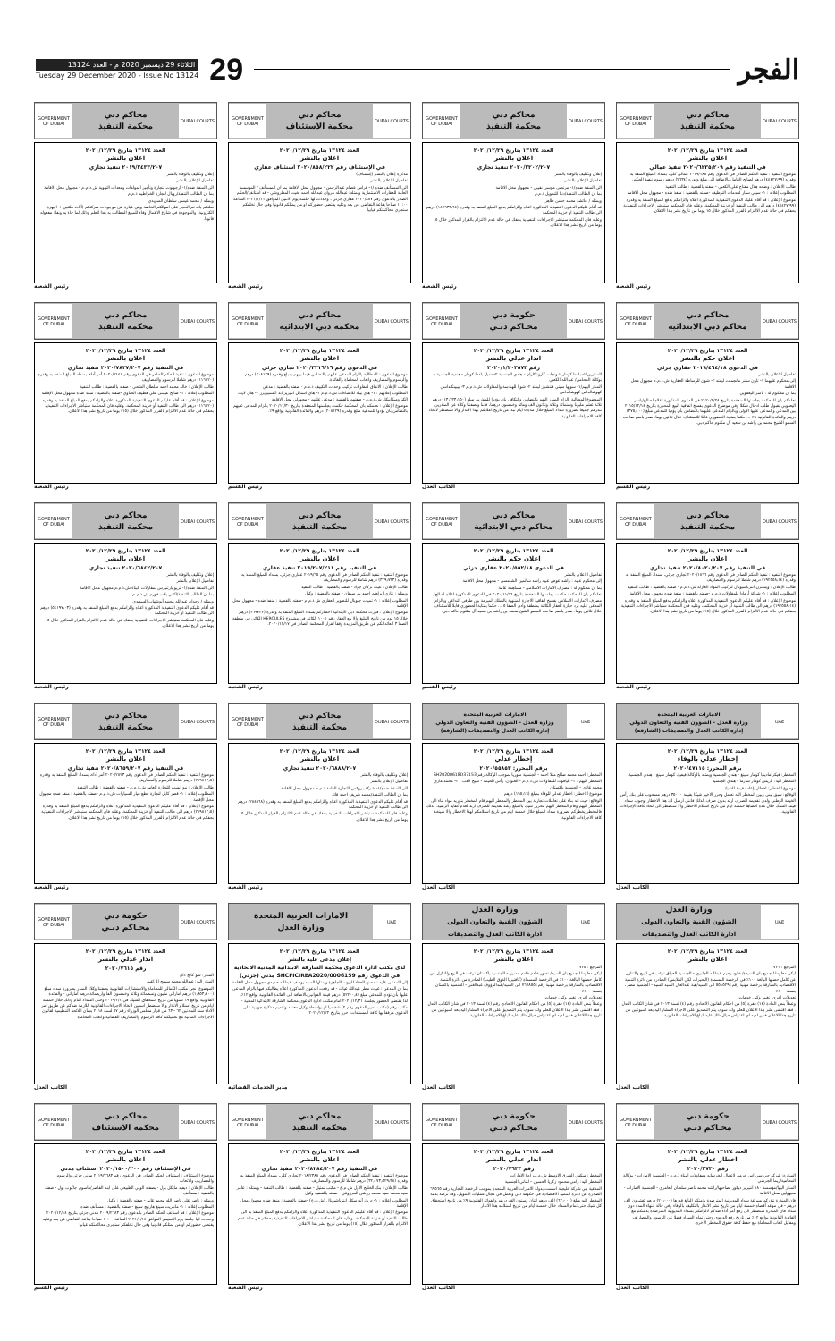الثلاثاء 29 ديسمبر 2020 م - العدد 13124
Tuesday 29 December 2020 - Issue No 13124
29 الفجر
DUBAI COURTS
محاكم دبي
محكمة التنفيذ
GOVERNMENT OF DUBAI
العدد ١٣١٢٤ بتاريخ ٢٠٢٠/١٢/٢٩
اعلان بالنشر
في التنفيذ رقم ٢٠٢٠/٦٢٣٥/٢٠٩ تنفيذ عمالي
موضوع التنفيذ : تنفيذ الحكم الصادر في الدعوى رقم ٢٠١٩/١٨٥ عمالي كلي، بسداد المبلغ المنفذ به وقدره (٤٤٤٢٧٫٩٩) درهم لصالح العامل بالاضافة الى مبلغ وقدره (٢٦٣٤) درهم رسوم تنفيذ الحكم.
طالب الاعلان : وضحه هلال مفتاح علي الكعبي - صفته بالقضية : طالب التنفيذ
المطلوب إعلانه : ١- سيتي ستار لخدمات التوظيف -صفته بالقضية : منفذ ضده - مجهول محل الاقامة
موضوع الإعلان : قد أقام عليك الدعوى التنفيذية المذكورة اعلاه والزامكم بدفع المبلغ المنفذ به وقدره (٤٤٤٢٧٫٩٩) درهم الى طالب التنفيذ أو خزينة المحكمة، وعليه فان المحكمة ستباشر الاجراءات التنفيذية بحقكم في حالة عدم الالتزام بالقرار المذكور خلال ١٥ يوما من تاريخ نشر هذا الاعلان.
رئيس الشعبة
DUBAI COURTS
محاكم دبي
محكمة التنفيذ
GOVERNMENT OF DUBAI
العدد ١٣١٢٤ بتاريخ ٢٠٢٠/١٢/٢٩
اعلان بالنشر
٢٠٢٠/٢٢٠٢/٢٠٧ تنفيذ تجاري
إعلان وتكليف بالوفاء بالنشر
تفاصيل الإعلان بالنشر
الى المنفذ ضده/١- مرتضى موسى نقيبي - مجهول محل الاقامة
بما ان الطالب التنفيذ/دنيا للتمويل ذ.م.م
ويمثله / عائشة محمد حسن طاهر
قد أقام عليكم الدعوى التنفيذية المذكورة اعلاه والزامكم بدفع المبلغ المنفذ به وقدره (١٤٧٦٣٣٫٦٤) درهم الى طالب التنفيذ او خزينة المحكمة
وعليه فان المحكمة ستباشر الاجراءات التنفيذية بحقك في حالة عدم الالتزام بالقرار المذكور خلال ١٥ يوما من تاريخ نشر هذا الاعلان.
رئيس الشعبة
DUBAI COURTS
محاكم دبي
محكمة الاستئناف
GOVERNMENT OF DUBAI
العدد ١٣١٢٤ بتاريخ ٢٠٢٠/١٢/٢٩
اعلان بالنشر
في الإستئناف رقم ٢٠٢٠/٨٥٨/٢٢٢ استئناف عقاري
مذكرة إعلان بالنشر (إستئناف)
تفاصيل الاعلان بالنشر
الى المستأنف ضده /١- فراس عصام عبدالرحمن - مجهول محل الاقامة بما ان المستأنف / المؤسسة العامة للعقارات الاستثمارية ويمثله: عبدالله مروان عبدالله احمد بخيت المطروشي - قد استأنف/الحكم الصادر بالدعوى رقم ٢٠٢٠/٨٨٧ عقاري جزئي ، وحددت لها جلسه يوم الاثنين الموافق ٢٠٢١/١/١١ الساعة ١٠:٠٠ صباحا بقاعة التقاضي عن بعد وعليه يقتضي حضوركم او من يمثلكم قانونيا وفي حال تخلفكم ستجري محاكمتكم غيابيا
رئيس الشعبة
DUBAI COURTS
محاكم دبي
محكمة التنفيذ
GOVERNMENT OF DUBAI
العدد ١٣١٢٤ بتاريخ ٢٠٢٠/١٢/٢٩
اعلان بالنشر
٢٠١٩/٢٤٣٣/٢٠٧ تنفيذ تجاري
إعلان وتكليف بالوفاء بالنشر
تفاصيل الإعلان بالنشر
الى المنفذ ضده/١- ارجونوت لتجارة وتأجير المولدات ومعدات التهوية ش.ذ.م.م - مجهول محل الاقامة
بما ان الطالب التنفيذ/رويال لتجارة الخراطيم ذ.م.م
ويمثله / محمد عيسى سلطان السويدي
نعلنكم بانه تم الحجز على اموالكم الخاصة وهي عبارة عن موجودات شركتكم (أثاث مكتبي + اجهزة الكترونية) والموجودة في شارع الاعمال وفاء للمبلغ المطالب به هذا للعلم وذلك لما جاء به ونفاذ مفعوله قانونا.
رئيس الشعبة
DUBAI COURTS
محاكم دبي
محاكم دبي الابتدائية
GOVERNMENT OF DUBAI
العدد ١٣١٢٤ بتاريخ ٢٠٢٠/١٢/٢٩
اعلان حكم بالنشر
في الدعوى ٢٠١٩/٤٦٤/١٨ عقاري جزئي
تفاصيل الاعلان بالنشر
إلى محكوم عليهما ١- تاون سنتر مانجمنت ليمتد ٢- شون للوساطة العقارية ش.ذ.م.م مجهول محل الاقامة
بما ان محكوم له : ياسر اليعقوبي
نعلمكم بان المحكمة بجلستها المنعقدة بتاريخ ٢٠٢٠/٩/٢٨ في الدعوى المذكورة اعلاه لصالح/ياسر اليعقوبي بقبول طلب ادخال شكلا وفي موضوع الدعوى بفسخ اتفاقية البيع المحررة بتاريخ ٢٠١٥/١٢/١٤ بين المدعي والمدعى عليها الاولى وبالزام المدعى عليهما بالتضامن بأن يؤديا للمدعي مبلغ (٣٧٥٫٠٠٠) درهم والفائدة القانونية ٩٪ ... حكما بمثابة الحضوري قابلا للاستئناف خلال ثلاثين يوما. صدر باسم صاحب السمو الشيخ محمد بن راشد بن سعيد آل مكتوم حاكم دبي.
رئيس القسم
DUBAI COURTS
حكومة دبي
محـاكم دبـي
GOVERNMENT OF DUBAI
العدد ١٣١٢٤ بتاريخ ٢٠٢٠/١٢/٢٩
انذار عدلي بالنشر
رقم ٢٠٢٠/١/٢٠٣٥٧٣
المنذرين/١- بادما كومار شونجات كاروناكاران - هندي الجنسية ٢- دميل بادما كومار - هندية الجنسية - بوكالة المحامي/ عبدالله الكعبي
المنذر اليهم/١- سوبها سيتي فنتشرز ليمتد ٢- شوبا للهندسة والمقاولات ش.ذ.م.م ٣- بيبيتكنداسن كهوشالداس كهوشالداس
الموضوع/المطالبة بالزام المنذر اليهم بالتضامن والتكافل بان يؤدوا للمنذرين مبلغ (١٣٫٦٣٣٫١٥٠) درهم ثلاثة عشر مليونا وستمائة وثلاثة وثلاثون الف ومائة وخمسون درهما، فاننا وبصفتنا وكلاء عن المنذرين ننذركم جميعا بضرورة سداد المبلغ خلال مدة ٥ ايام تبدأ من تاريخ اعلانكم بهذا الانذار والا سنضطر لاتخاذ كافة الاجراءات القانونية.
الكاتب العدل
DUBAI COURTS
محاكم دبي
محكمة دبي الابتدائية
GOVERNMENT OF DUBAI
العدد ١٣١٢٤ بتاريخ ٢٠٢٠/١٢/٢٩
اعلان بالنشر
في الدعوى رقم ٢٠٢٠/٣٢١٦/١٦ تجاري جزئي
موضوع الدعوى : المطالبة بالزام المدعى عليهم بالتضامن فيما بينهم بمبلغ وقدره (٢٠٨١٢٩) درهم والرسوم والمصاريف واتعاب المحاماة والفائدة.
طالب الإعلان : الاتفاق لمقاولات تركيب وحدات التكييف ذ.م.م - صفته بالقضية : مدعي
المطلوب إعلانهم : ١- هاي بيلد للانشاءات ش.ذ.م.م ٢- هاي استايل انتيريز اند اكستيريرز ٣- هاي لايت الكتروميكانيكل ش.ذ.م.م - صفتهم بالقضية : مدعى عليهم - مجهولي محل الاقامة
موضوع الإعلان : نعلمكم بان المحكمة حكمت بجلستها المنعقدة بتاريخ ٢٠٢٠/١١/٣٠ بالزام المدعى عليهم بالتضامن بان يؤدوا للمدعية مبلغ وقدره (٢٠٨١٢٩) درهم والفائدة القانونية بواقع ٩٪.
رئيس القسم
DUBAI COURTS
محاكم دبي
محكمة التنفيذ
GOVERNMENT OF DUBAI
العدد ١٣١٢٤ بتاريخ ٢٠٢٠/١٢/٢٩
اعلان بالنشر
في التنفيذ رقم ٢٠٢٠/٧٨٢٧/٢٠٧ تنفيذ تجاري
موضوع الدعوى : تنفيذ الحكم الصادر في الدعوى رقم ٢٠٢٠/٢١٤١ أمر أداء، بسداد المبلغ المنفذ به وقدره (١١٦٨٢٠) درهم شاملا للرسوم والمصاريف
طالب الإعلان : خالد محمد احمد سلطان الشحي - صفته بالقضية : طالب التنفيذ
المطلوب إعلانه : ١- صالح عيسى علي قطيف الحناوي -صفته بالقضية : منفذ ضده مجهول محل الإقامة
موضوع الإعلان : قد أقام عليكم الدعوى التنفيذية المذكورة اعلاه والزامكم بدفع المبلغ المنفذ به وقدره (١١٦٨٢٠) درهم الى طالب التنفيذ أو خزينة المحكمة، وعليه فان المحكمة ستباشر الاجراءات التنفيذية بحقكم في حالة عدم الالتزام بالقرار المذكور خلال (١٥) يوما من تاريخ نشر هذا الاعلان.
رئيس الشعبة
DUBAI COURTS
محاكم دبي
محكمة التنفيذ
GOVERNMENT OF DUBAI
العدد ١٣١٢٤ بتاريخ ٢٠٢٠/١٢/٢٩
اعلان بالنشر
في التنفيذ رقم ٢٠٢٠/٨٠٢٠/٢٠٧ تنفيذ تجاري
موضوع التنفيذ : تنفيذ الحكم الصادر في الدعوى رقم ٢٠٢٠/١٨٦٦ تجاري جزئي، بسداد المبلغ المنفذ به وقدره (١٩٢٥٥٨٫١٤) درهم شاملا للرسوم والمصاريف
طالب الإعلان : ويسترن انترناشيونال لتركيب المواد العازلة ش.ذ.م.م - صفته بالقضية : طالب التنفيذ
المطلوب إعلانه : ١- شركة أرمادا للمقاولات ذ.م.م -صفته بالقضية : منفذ ضده مجهول محل الإقامة
موضوع الإعلان : قد أقام عليكم الدعوى التنفيذية المذكورة اعلاه والزامكم بدفع المبلغ المنفذ به وقدره (١٩٢٥٥٨٫١٤) درهم الى طالب التنفيذ أو خزينة المحكمة، وعليه فان المحكمة ستباشر الاجراءات التنفيذية بحقكم في حالة عدم الالتزام بالقرار المذكور خلال (١٥) يوما من تاريخ نشر هذا الاعلان.
رئيس الشعبة
DUBAI COURTS
محاكم دبي
محاكم دبي الابتدائية
GOVERNMENT OF DUBAI
العدد ١٣١٢٤ بتاريخ ٢٠٢٠/١٢/٢٩
اعلان حكم بالنشر
في الدعوى ٢٠٢٠/٥٥٢/١٨ عقاري جزئي
تفاصيل الاعلان بالنشر
إلى محكوم عليه : راشد عوض عبيد راشد سالمين الشامسي - مجهول محل الاقامة
بما ان محكوم له : مصرف الامارات الاسلامي - مساهمة عامة
نعلمكم بان المحكمة حكمت بجلستها المنعقدة بتاريخ ٢٠٢٠/١١/١٦ في الدعوى المذكورة اعلاه لصالح/مصرف الامارات الاسلامي بفسخ اتفاقية الاجارة المنتهية بالتملك المبرمة بين طرفي التداعي وبالزام المدعى عليه برد حيازة العقار الكائنة بمنطقة وادي الصفا ٥ ... حكما بمثابة الحضوري قابلا للاستئناف خلال ثلاثين يوما. صدر باسم صاحب السمو الشيخ محمد بن راشد بن سعيد آل مكتوم حاكم دبي.
رئيس القسم
DUBAI COURTS
محاكم دبي
محكمة التنفيذ
GOVERNMENT OF DUBAI
العدد ١٣١٢٤ بتاريخ ٢٠٢٠/١٢/٢٩
اعلان بالنشر
في التنفيذ رقم ٢٠١٩/٢٠٧/٢١١ تنفيذ عقاري
موضوع التنفيذ : تنفيذ الحكم الصادر في الدعوى رقم ٢٠١٩/٦٥ عقاري جزئي، بسداد المبلغ المنفذ به وقدره (٣٦٩٫٧٣٣) درهم شاملا للرسوم والمصاريف
طالب الإعلان : غيث تركان جواد - صفته بالقضية : طالب التنفيذ
ويمثله : غازي ابراهيم احمد بن سيفان - صفته بالقضية : وكيل
المطلوب إعلانه : ١- ثميات جلوبال للتطوير العقاري ش.ذ.م.م -صفته بالقضية : منفذ ضده - مجهول محل الإقامة
موضوع الإعلان : قررت محكمة دبي الابتدائية اخطاركم بسداد المبلغ المنفذ به وقدره (٣٦٩٧٣٣) درهم خلال ١٥ يوم من تاريخ التبليغ والا بيع العقار رقم ١٠٠٤ الكائن في مشروع HERCULES الكائن في منطقة الصفا ٣ العائد لكم عن طريق المزايدة وفقا لقرار المحكمة الصادر في ٢٠٢٠/١٢/١٧.
رئيس الشعبة
DUBAI COURTS
محاكم دبي
محكمة التنفيذ
GOVERNMENT OF DUBAI
العدد ١٣١٢٤ بتاريخ ٢٠٢٠/١٢/٢٩
اعلان بالنشر
٢٠٢٠/٦٨٤٢/٢٠٧ تنفيذ تجاري
إعلان وتكليف بالوفاء بالنشر
تفاصيل الإعلان بالنشر
الى المنفذ ضده/١- تريو بارتنيرس لمقاولات البناء ش.ذ.م.م مجهول محل الاقامة
بما ان الطالب التنفيذ/اكس بلات فورم ش.ذ.م.م
ويمثله / وجدان عبدالله محمد أبوشهاب السويدي
قد أقام عليكم الدعوى التنفيذية المذكورة اعلاه والزامكم بدفع المبلغ المنفذ به وقدره (٥٤١٩٧٫٠٣) درهم الى طالب التنفيذ او خزينة المحكمة
وعليه فان المحكمة ستباشر الاجراءات التنفيذية بحقك في حالة عدم الالتزام بالقرار المذكور خلال ١٥ يوما من تاريخ نشر هذا الاعلان.
رئيس الشعبة
UAE
الامارات العربية المتحدة
وزارة العدل - الشؤون الفنية والتعاون الدولي
إدارة الكاتب العدل والتصديقات (الشارقة)
العدد ١٣١٢٤ بتاريخ ٢٠٢٠/١٢/٢٩
إخطار عدلي بالوفاء
برقم المحرر: ٢٠٢٠/٤٧١١٥
المخطر: فيكرامادينيا كومار سينغ - هندي الجنسية ويمثله بالوكالة/فيفيك كومار سينغ - هندي الجنسية.
المخطر اليه: ناريش كومار شارما - هندي الجنسية
موضوع الاخطار: اخطار بإعادة قيمة الشيك
الوقائع: سبق بيني وبين المخطر اليه تعامل وحرر الاخير شيكا بقيمة ٣٥٠٠٠ درهم مسحوب على بنك رأس الخيمة الوطني ولدى تقديمه للصرف ارتد بدون صرف. لذلك فانني ارسل لك هذا الاخطار بوجوب سداد قيمة الشيك خلال مدة اقصاها خمسة ايام من تاريخ استلام الاخطار والا سنضطر الى اتخاذ كافة الإجراءات القانونية.
الكاتب العدل
UAE
الامارات العربية المتحدة
وزارة العدل - الشؤون الفنية والتعاون الدولي
إدارة الكاتب العدل والتصديقات (الشارقة)
العدد ١٣١٢٤ بتاريخ ٢٠٢٠/١٢/٢٩
إخطار عدلي
برقم المحرر: ٢٠٢٠/٥٥٨٥٣
المخطر: احمد محمد صالح منلا احمد - الجنسية سوريا بموجب الوكالة رقم SH20200618D37153
المخطر اليهم : ١- اليافوث للمقاولات ش.ذ.م.م - العنوان: رأس الخيمة - سيح الغب - ٢- محمد غازي محمد غازي - الجنسية باكستان
موضوع الاخطار: اخطار عدلي للوفاء بمبلغ (١٩٥٫١٦) درهم
الوقائع: حيث انه بناء على تعاملات تجارية بين المخطر والمخطر اليهم قام المخطر بتوريد مواد بناء الى المخطر اليهم وقام المخطر اليهم بتحرير شيك بالمبلغ وعند تقديمه للصرف ارتد لعدم كفاية الرصيد. لذلك فالمخطر يخطركم بضرورة سداد المبلغ خلال خمسة ايام من تاريخ استلامكم لهذا الاخطار والا سيتخذ كافة الاجراءات القانونية.
الكاتب العدل
DUBAI COURTS
محاكم دبي
محكمة التنفيذ
GOVERNMENT OF DUBAI
العدد ١٣١٢٤ بتاريخ ٢٠٢٠/١٢/٢٩
اعلان بالنشر
٢٠٢٠/٦٨٨٨/٢٠٧ تنفيذ تجاري
إعلان وتكليف بالوفاء بالنشر
تفاصيل الإعلان بالنشر
الى المنفذ ضده/١- شركة بروكس للتجارة العامة ذ.م.م مجهول محل الاقامة
بما ان الطالب التنفيذ/محمد شريف احمد قائد
قد أقام عليكم الدعوى التنفيذية المذكورة اعلاه والزامكم بدفع المبلغ المنفذ به وقدره (٢٨٤٥٦٨) درهم الى طالب التنفيذ او خزينة المحكمة
وعليه فان المحكمة ستباشر الاجراءات التنفيذية بحقك في حالة عدم الالتزام بالقرار المذكور خلال ١٥ يوما من تاريخ نشر هذا الاعلان.
رئيس الشعبة
DUBAI COURTS
محاكم دبي
محكمة التنفيذ
GOVERNMENT OF DUBAI
العدد ١٣١٢٤ بتاريخ ٢٠٢٠/١٢/٢٩
اعلان بالنشر
في التنفيذ رقم ٢٠٢٠/٨٦٥٩/٢٠٧ تنفيذ تجاري
موضوع التنفيذ : تنفيذ الحكم الصادر في الدعوى رقم ٢٠٢٠/٢٨٢٣ أمر أداء، بسداد المبلغ المنفذ به وقدره (٢١٩٨١٢٫٥) درهم شاملا للرسوم والمصاريف
طالب الإعلان : نيو ايست للتجارة العامه ش.ذ.م.م - صفته بالقضية : طالب التنفيذ
المطلوب إعلانه : ١- قصر كابل لتجارة قطع غيار السيارات ش.ذ.م.م -صفته بالقضية : منفذ ضده مجهول محل الإقامة
موضوع الإعلان : قد أقام عليكم الدعوى التنفيذية المذكورة اعلاه والزامكم بدفع المبلغ المنفذ به وقدره (٢١٩٨١٢٫٥) درهم الى طالب التنفيذ أو خزينة المحكمة، وعليه فان المحكمة ستباشر الاجراءات التنفيذية بحقكم في حالة عدم الالتزام بالقرار المذكور خلال (١٥) يوما من تاريخ نشر هذا الاعلان.
رئيس الشعبة
UAE
وزارة العدل
الشؤون الفنية والتعاون الدولي
ادارة الكاتب العدل والتصديقات
العدد ١٣١٢٤ بتاريخ ٢٠٢٠/١٢/٢٩
اعلان بالنشر
المرجع : ٧٣٦
ليكن معلوما للجميع بان السيدة/ خلود رحيم عبدالله الجابري - الجنسية العراق ترغب في البيع والتنازل عن كامل حصتها البالغة ١٠٠٪ في الرخصة المسماة (البحيرات لكي الملابس) الصادرة من دائرة التنمية الاقتصادية بالشارقة برخصة مهنية رقم: ٥٥١٥٢٩ الى السيد/هبة عبدالعال السيد السيد - الجنسية مصر ، بنسبة ١٠٠٪
تعديلات اخرى: تغيير وكيل خدمات
وعملاً بنص المادة (١٤) فقرة (٥) من احكام القانون الاتحادي رقم (٤) لسنة ٢٠١٣ في شان الكاتب العدل . فقد اقتضى نشر هذا الاعلان للعلم وانه سوف يتم التصديق على الاجراء المشار اليه بعد اسبوعين من تاريخ هذا الاعلان فمن لديه اي اعتراض حيال ذلك عليه اتباع الاجراءات القانونية.
الكاتب العدل
UAE
وزارة العدل
الشؤون الفنية والتعاون الدولي
ادارة الكاتب العدل والتصديقات
العدد ١٣١٢٤ بتاريخ ٢٠٢٠/١٢/٢٩
اعلان بالنشر
المرجع : ٧٣٥
ليكن معلوما للجميع بان السيد/ تصور خادم خادم حسين - الجنسية باكستان ترغب في البيع والتنازل عن كامل حصتها البالغة ١٠٠٪ في الرخصة المسماة (كافتيريا الذوق الطيب) الصادرة من دائرة التنمية الاقتصادية بالشارقة برخصة مهنية رقم: ٧٦٧٨٥٥ الى السيد/عبدالرؤوف عبدالغني - الجنسية باكستان بنسبة ١٠٠٪
تعديلات اخرى: تغيير وكيل خدمات
وعملاً بنص المادة (١٤) فقرة (٥) من احكام القانون الاتحادي رقم (٤) لسنة ٢٠١٣ في شان الكاتب العدل . فقد اقتضى نشر هذا الاعلان للعلم وانه سوف يتم التصديق على الاجراء المشار اليه بعد اسبوعين من تاريخ هذا الاعلان فمن لديه اي اعتراض حيال ذلك عليه اتباع الاجراءات القانونية.
الكاتب العدل
UAE
الامارات العربية المتحدة
وزارة العدل
العدد ١٣١٢٤ بتاريخ ٢٠٢٠/١٢/٢٩
إعلان مدعى عليه بالنشر
لدى مكتب ادارة الدعوى محكمة الشارقة الابتدائية المدنية الاتحادية في الدعوى رقم SHCFICIREA2020/0006159 مدني (جزئي)
إلى المدعى عليه : مصنع العقاد للبيوت الجاهزة ويمثلها السيد يوسف عبدالله حميدي مجهول محل الإقامة
بما أن المدعي : غياث مطر عبدالله غياث - قد رفعت الدعوى المذكورة اعلاه يطالبكم فيها بالزام المدعى عليها بأن تؤدي للمدعي مبلغ (٥٢٢٠٠٫٤) درهم قيمة الفواتير بالاضافة الى الفائدة القانونية بواقع ١٢٪.
لذا يقتضي الحضور بجلسة ٢٠٢٠/١٢/٣١ امام مكتب ادارة الدعوى محكمة الشارقة الابتدائية المدنية - مكتب رقم (مكتب مدير الدعوى رقم ٢) شخصيا او بواسطة وكيل معتمد وتقديم مذكرة جوابية على الدعوى مرفقا بها كافة المستندات. حرر بتاريخ ٢٠٢٠/١٢/٢٢
مدير الخدمات القضائية
DUBAI COURTS
حكومة دبي
محـاكم دبـي
GOVERNMENT OF DUBAI
العدد ١٣١٢٤ بتاريخ ٢٠٢٠/١٢/٢٩
انذار عدلي بالنشر
رقم ٢٠٢٠/٧٦١٥
المنذر: شو كانج داي
المنذر اليه: عبدالله محمد سميح الراغبي
الموضوع: نحن مكتب الكمالي للمحاماة والاستشارات القانونية بصفتنا وكلاء المنذر بضرورة سداد مبلغ (١٫٩٥٣٫٤٠٠) درهم اماراتي مليون وتسعمائة وثلاثة وخمسون الفا واربعمائة درهم اماراتي - والفائدة القانونية بواقع ٩٪ سنويا من تاريخ استحقاق الشيك في ٢٠١٩/٢/١ وحتى السداد التام وذلك خلال خمسة ايام من تاريخ استلام الانذار والا سنضطر اسفين لاتخاذ الاجراءات القانونية اللازمة ضدكم عن طريق امر الاداء سند للمادتين ٦٢ - ٦٣ من قرار مجلس الوزراء رقم ٥٧ لسنة ٢٠١٨ بشأن اللائحة التنظيمية لقانون الاجراءات المدنية مع تحميلكم كافة الرسوم والمصاريف القضائية واتعاب المحاماة
الكاتب العدل
DUBAI COURTS
حكومة دبي
محـاكم دبـي
GOVERNMENT OF DUBAI
العدد ١٣١٢٤ بتاريخ ٢٠٢٠/١٢/٢٩
اخطار عدلي بالنشر
رقم ٢٠٢٠/٢٧٣٠
المنذرة: شركة جي سي اس جرمن لاعمال الخرسانه ومقاولات البناء ذ.م.م - الجنسية الامارات - بوكالة المحامية/ريما الجرشي
المنذر اليها/مؤسسة ١٨٠ انتيرير ديكور لصاحبها/راشد محمد ناصر سلطان العامري - الجنسية الامارات - مجهولين محل الاقامة
فان المنذرة تنذركم بسرعة سداد المديونية المترصدة بذمتكم البالغ قدرها (٢٠٫٠٠٠) درهم عشرون الف درهم - في موعد أقصاه خمسة ايام من تاريخ نشر الانذار بالتكليف بالوفاء وفي حالة انتهاء المدة دون سداد فان المنذرة ستضطر الى رفع أمر أداء ضدكم لالزامكم بسداد المديونية المترصدة بذمتكم مع الفائدة القانونية بواقع ١٢٪ من تاريخ رفع الدعوى وحتى تمام السداد فضلا عن الرسوم والمصاريف ومقابل اتعاب المحاماة مع حفظ كافة حقوق المخطر الاخرى
الكاتب العدل
DUBAI COURTS
حكومة دبي
محـاكم دبـي
GOVERNMENT OF DUBAI
العدد ١٣١٢٤ بتاريخ ٢٠٢٠/١٢/٢٩
انذار عدلي بالنشر
رقم ٢٠٢٠/٧٦٣٣
المخطر: ميكس الشرق الاوسط ش.م.ب (م) الامارات
المخطر اليه: رامي محمود زكريا الحسين - لبناني الجنسية
المدعية هي شركة خليجية اسست بدولة الامارات العربية المتحدة بموجب الرخصة التجارية رقم ٦٩٥٦٥ الصادرة عن دائرة التنمية الاقتصادية في حكومة دبي وتعمل في مجال عمليات التمويل، وقد ترصد بذمة المخطر اليه مبلغ (٦٢٫٠٠٠) الف درهم اثنان وستون الف درهم والفوائد القانونية ٩٪ من تاريخ استحقاق كل شيك حتى تمام السداد خلال خمسة ايام من تاريخ استلامه هذا الانذار
الكاتب العدل
DUBAI COURTS
محاكم دبي
محكمة التنفيذ
GOVERNMENT OF DUBAI
العدد ١٣١٢٤ بتاريخ ٢٠٢٠/١٢/٢٩
اعلان بالنشر
في التنفيذ رقم ٢٠٢٠/٨٢٨٤/٢٠٧ تنفيذ تجاري
موضوع التنفيذ : تنفيذ الحكم الصادر في الدعوى رقم ٢٠١٨/٢٣٨٨ تجاري كلي، بسداد المبلغ المنفذ به وقدره (٣٢٫١٧٣٫٥٢٩٫٣٨) درهم شاملا للرسوم والمصاريف
طالب الإعلان : بنك الخليج الاول ش.م.ع - مكتب تمثيل - صفته بالقضية : طالب التنفيذ - ويمثله : عامر سيد محمد سيد محمد روشن المرزوقي - صفته بالقضية وكيل
المطلوب إعلانه : ١- دريك آند سكل انترناشيونال (ش.م.ع) -صفته بالقضية : منفذ ضده مجهول محل الإقامة
موضوع الإعلان : قد أقام عليكم الدعوى التنفيذية المذكورة اعلاه والزامكم بدفع المبلغ المنفذ به الى طالب التنفيذ أو خزينة المحكمة، وعليه فان المحكمة ستباشر الاجراءات التنفيذية بحقكم في حالة عدم الالتزام بالقرار المذكور خلال (١٥) يوما من تاريخ نشر هذا الاعلان.
رئيس الشعبة
DUBAI COURTS
محاكم دبي
محكمة الاستئناف
GOVERNMENT OF DUBAI
العدد ١٣١٢٤ بتاريخ ٢٠٢٠/١٢/٢٩
اعلان بالنشر
في الإستئناف رقم ٢٠٢٠/١٥٠٠/٢٠٠ استئناف مدني
موضوع الإستئناف : إستئناف الحكم الصادر في الدعوى رقم ٢٠١٩/٢٦٨٣ مدني جزئي والرسوم والمصاريف والاتعاب
طالب الإعلان : ديفيد مايكل بول - بصفته الولي الطبيعي على ابنه القاصر/ماسون جاكوب بول - صفته بالقضية : مستأنف
ويمثله : ناصر علي ناصر الله محمد غانم - صفته بالقضية : وكيل
المطلوب إعلانه : ١- مانبريت سينغ هارتيج سينغ - صفته بالقضية : مستأنف ضده.
موضوع الإعلان : قد استأنف الحكم الصادر بالدعوى رقم ٢٠١٩/٢٦٨٣ مدني جزئي بتاريخ ٢٠٢٠/١٢/١٤ وحددت لها جلسة يوم الخميس الموافق ٢٠٢١/١/١٤ الساعة ١٠:٠٠ صباحا بقاعة التقاضي عن بعد وعليه يقتضي حضوركم او من يمثلكم قانونيا وفي حال تخلفكم ستجري محاكمتكم غيابيا
رئيس القسم